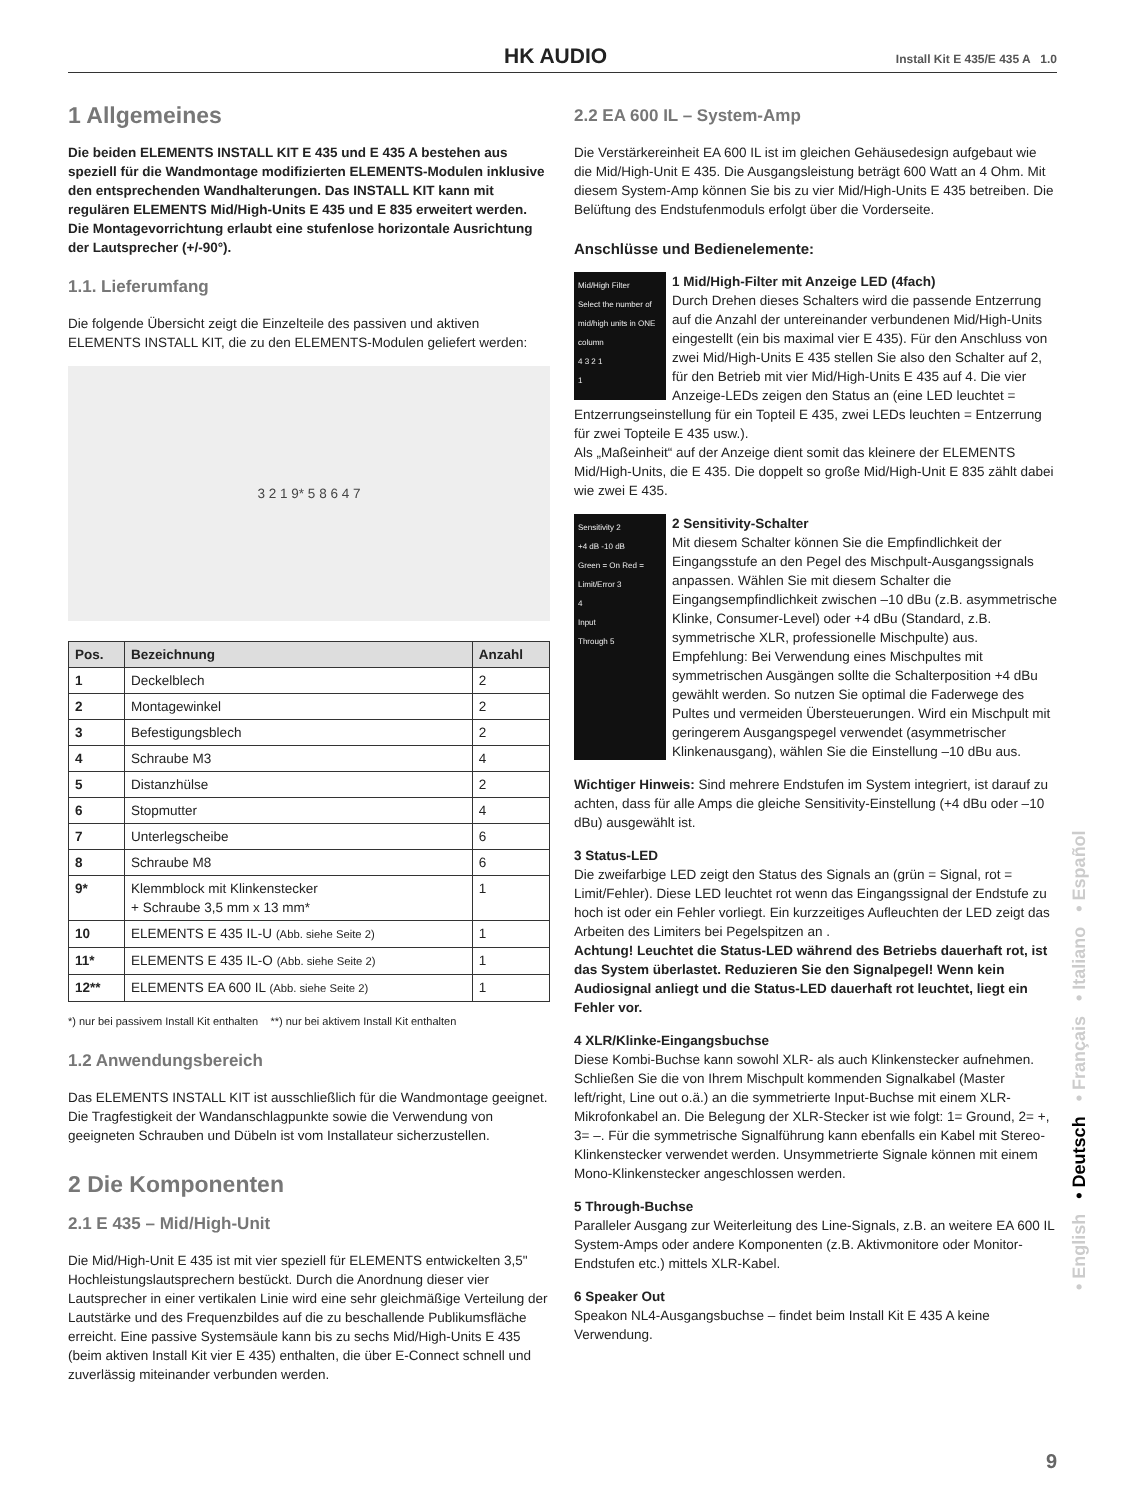HK AUDIO Install Kit E 435/E 435 A 1.0
1 Allgemeines
Die beiden ELEMENTS INSTALL KIT E 435 und E 435 A bestehen aus speziell für die Wandmontage modifizierten ELEMENTS-Modulen inklusive den entsprechenden Wandhalterungen. Das INSTALL KIT kann mit regulären ELEMENTS Mid/High-Units E 435 und E 835 erweitert werden. Die Montagevorrichtung erlaubt eine stufenlose horizontale Ausrichtung der Lautsprecher (+/-90°).
1.1. Lieferumfang
Die folgende Übersicht zeigt die Einzelteile des passiven und aktiven ELEMENTS INSTALL KIT, die zu den ELEMENTS-Modulen geliefert werden:
3 2 1 9* 5 8 6 4 7
| Pos. | Bezeichnung | Anzahl |
| --- | --- | --- |
| 1 | Deckelblech | 2 |
| 2 | Montagewinkel | 2 |
| 3 | Befestigungsblech | 2 |
| 4 | Schraube M3 | 4 |
| 5 | Distanzhülse | 2 |
| 6 | Stopmutter | 4 |
| 7 | Unterlegscheibe | 6 |
| 8 | Schraube M8 | 6 |
| 9* | Klemmblock mit Klinkenstecker + Schraube 3,5 mm x 13 mm* | 1 |
| 10 | ELEMENTS E 435 IL-U (Abb. siehe Seite 2) | 1 |
| 11* | ELEMENTS E 435 IL-O (Abb. siehe Seite 2) | 1 |
| 12** | ELEMENTS EA 600 IL (Abb. siehe Seite 2) | 1 |
*) nur bei passivem Install Kit enthalten **) nur bei aktivem Install Kit enthalten
1.2 Anwendungsbereich
Das ELEMENTS INSTALL KIT ist ausschließlich für die Wandmontage geeignet. Die Tragfestigkeit der Wandanschlagpunkte sowie die Verwendung von geeigneten Schrauben und Dübeln ist vom Installateur sicherzustellen.
2 Die Komponenten
2.1 E 435 – Mid/High-Unit
Die Mid/High-Unit E 435 ist mit vier speziell für ELEMENTS entwickelten 3,5" Hochleistungslautsprechern bestückt. Durch die Anordnung dieser vier Lautsprecher in einer vertikalen Linie wird eine sehr gleichmäßige Verteilung der Lautstärke und des Frequenzbildes auf die zu beschallende Publikumsfläche erreicht. Eine passive Systemsäule kann bis zu sechs Mid/High-Units E 435 (beim aktiven Install Kit vier E 435) enthalten, die über E-Connect schnell und zuverlässig miteinander verbunden werden.
2.2 EA 600 IL – System-Amp
Die Verstärkereinheit EA 600 IL ist im gleichen Gehäusedesign aufgebaut wie die Mid/High-Unit E 435. Die Ausgangsleistung beträgt 600 Watt an 4 Ohm. Mit diesem System-Amp können Sie bis zu vier Mid/High-Units E 435 betreiben. Die Belüftung des Endstufenmoduls erfolgt über die Vorderseite.
Anschlüsse und Bedienelemente:
Mid/High Filter
Select the number of mid/high units in ONE column
4 3 2 1
1
1 Mid/High-Filter mit Anzeige LED (4fach)
Durch Drehen dieses Schalters wird die passende Entzerrung auf die Anzahl der untereinander verbundenen Mid/High-Units eingestellt (ein bis maximal vier E 435). Für den Anschluss von zwei Mid/High-Units E 435 stellen Sie also den Schalter auf 2, für den Betrieb mit vier Mid/High-Units E 435 auf 4. Die vier Anzeige-LEDs zeigen den Status an (eine LED leuchtet = Entzerrungseinstellung für ein Topteil E 435, zwei LEDs leuchten = Entzerrung für zwei Topteile E 435 usw.).
Als „Maßeinheit“ auf der Anzeige dient somit das kleinere der ELEMENTS Mid/High-Units, die E 435. Die doppelt so große Mid/High-Unit E 835 zählt dabei wie zwei E 435.
Sensitivity 2
+4 dB -10 dB
Green = On Red = Limit/Error 3
4
Input
Through 5
2 Sensitivity-Schalter
Mit diesem Schalter können Sie die Empfindlichkeit der Eingangsstufe an den Pegel des Mischpult-Ausgangssignals anpassen. Wählen Sie mit diesem Schalter die Eingangsempfindlichkeit zwischen –10 dBu (z.B. asymmetrische Klinke, Consumer-Level) oder +4 dBu (Standard, z.B. symmetrische XLR, professionelle Mischpulte) aus. Empfehlung: Bei Verwendung eines Mischpultes mit symmetrischen Ausgängen sollte die Schalterposition +4 dBu gewählt werden. So nutzen Sie optimal die Faderwege des Pultes und vermeiden Übersteuerungen. Wird ein Mischpult mit geringerem Ausgangspegel verwendet (asymmetrischer Klinkenausgang), wählen Sie die Einstellung –10 dBu aus.
Wichtiger Hinweis: Sind mehrere Endstufen im System integriert, ist darauf zu achten, dass für alle Amps die gleiche Sensitivity-Einstellung (+4 dBu oder –10 dBu) ausgewählt ist.
3 Status-LED
Die zweifarbige LED zeigt den Status des Signals an (grün = Signal, rot = Limit/Fehler). Diese LED leuchtet rot wenn das Eingangssignal der Endstufe zu hoch ist oder ein Fehler vorliegt. Ein kurzzeitiges Aufleuchten der LED zeigt das Arbeiten des Limiters bei Pegelspitzen an .
Achtung! Leuchtet die Status-LED während des Betriebs dauerhaft rot, ist das System überlastet. Reduzieren Sie den Signalpegel! Wenn kein Audiosignal anliegt und die Status-LED dauerhaft rot leuchtet, liegt ein Fehler vor.
4 XLR/Klinke-Eingangsbuchse
Diese Kombi-Buchse kann sowohl XLR- als auch Klinkenstecker aufnehmen. Schließen Sie die von Ihrem Mischpult kommenden Signalkabel (Master left/right, Line out o.ä.) an die symmetrierte Input-Buchse mit einem XLR-Mikrofonkabel an. Die Belegung der XLR-Stecker ist wie folgt: 1= Ground, 2= +, 3= –. Für die symmetrische Signalführung kann ebenfalls ein Kabel mit Stereo-Klinkenstecker verwendet werden. Unsymmetrierte Signale können mit einem Mono-Klinkenstecker angeschlossen werden.
5 Through-Buchse
Paralleler Ausgang zur Weiterleitung des Line-Signals, z.B. an weitere EA 600 IL System-Amps oder andere Komponenten (z.B. Aktivmonitore oder Monitor-Endstufen etc.) mittels XLR-Kabel.
6 Speaker Out
Speakon NL4-Ausgangsbuchse – findet beim Install Kit E 435 A keine Verwendung.
• English • Deutsch • Français • Italiano • Español
9